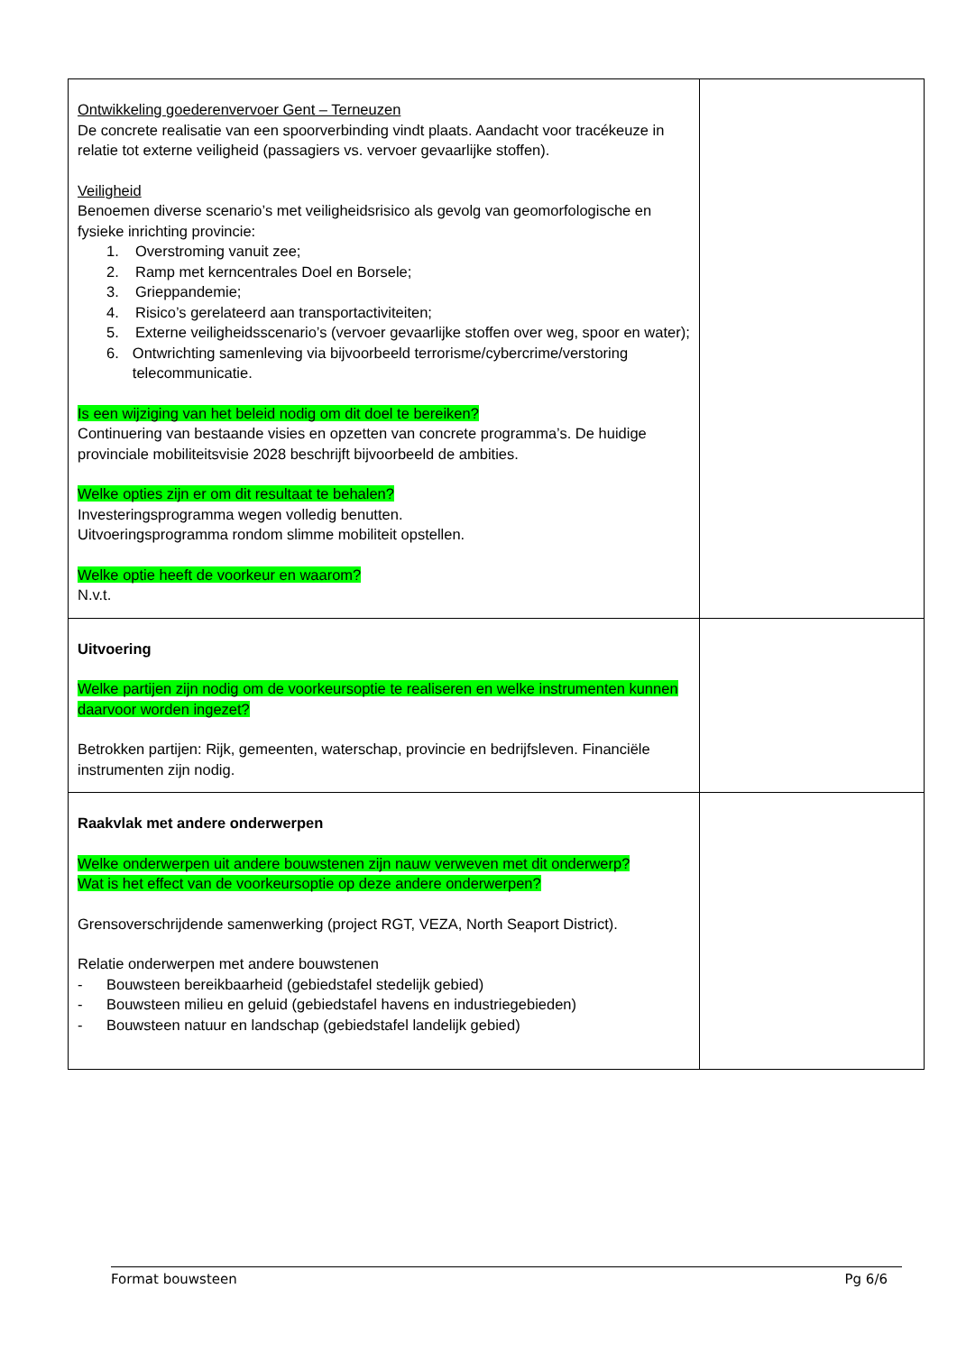| Ontwikkeling goederenvervoer Gent – Terneuzen De concrete realisatie van een spoorverbinding vindt plaats. Aandacht voor tracékeuze in relatie tot externe veiligheid (passagiers vs. vervoer gevaarlijke stoffen). Veiligheid Benoemen diverse scenario’s met veiligheidsrisico als gevolg van geomorfologische en fysieke inrichting provincie: 1. Overstroming vanuit zee; 2. Ramp met kerncentrales Doel en Borsele; 3. Grieppandemie; 4. Risico’s gerelateerd aan transportactiviteiten; 5. Externe veiligheidsscenario’s (vervoer gevaarlijke stoffen over weg, spoor en water); 6. Ontwrichting samenleving via bijvoorbeeld terrorisme/cybercrime/verstoring telecommunicatie. Is een wijziging van het beleid nodig om dit doel te bereiken? Continuering van bestaande visies en opzetten van concrete programma’s. De huidige provinciale mobiliteitsvisie 2028 beschrijft bijvoorbeeld de ambities. Welke opties zijn er om dit resultaat te behalen? Investeringsprogramma wegen volledig benutten. Uitvoeringsprogramma rondom slimme mobiliteit opstellen. Welke optie heeft de voorkeur en waarom? N.v.t. | |
| Uitvoering Welke partijen zijn nodig om de voorkeursoptie te realiseren en welke instrumenten kunnen daarvoor worden ingezet? Betrokken partijen: Rijk, gemeenten, waterschap, provincie en bedrijfsleven. Financiële instrumenten zijn nodig. | |
| Raakvlak met andere onderwerpen Welke onderwerpen uit andere bouwstenen zijn nauw verweven met dit onderwerp? Wat is het effect van de voorkeursoptie op deze andere onderwerpen? Grensoverschrijdende samenwerking (project RGT, VEZA, North Seaport District). Relatie onderwerpen met andere bouwstenen - Bouwsteen bereikbaarheid (gebiedstafel stedelijk gebied) - Bouwsteen milieu en geluid (gebiedstafel havens en industriegebieden) - Bouwsteen natuur en landschap (gebiedstafel landelijk gebied) | |
Format bouwsteen Pg 6/6